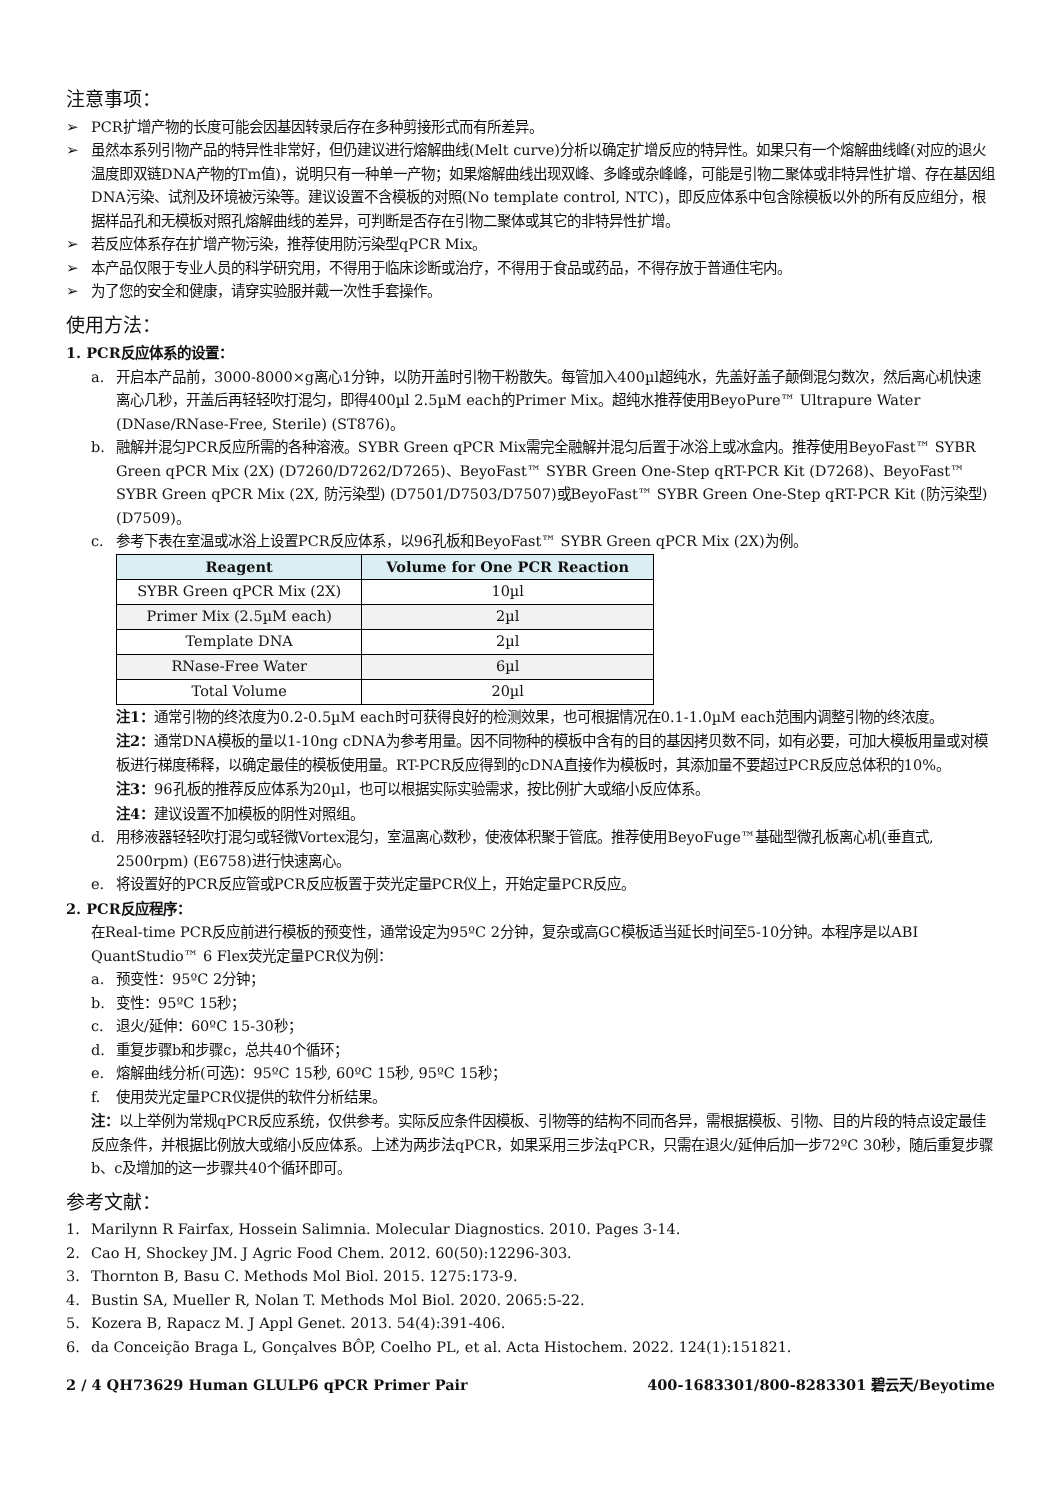注意事项：
➢ PCR扩增产物的长度可能会因基因转录后存在多种剪接形式而有所差异。
➢ 虽然本系列引物产品的特异性非常好，但仍建议进行熔解曲线(Melt curve)分析以确定扩增反应的特异性。如果只有一个熔解曲线峰(对应的退火温度即双链DNA产物的Tm值)，说明只有一种单一产物；如果熔解曲线出现双峰、多峰或杂峰峰，可能是引物二聚体或非特异性扩增、存在基因组DNA污染、试剂及环境被污染等。建议设置不含模板的对照(No template control, NTC)，即反应体系中包含除模板以外的所有反应组分，根据样品孔和无模板对照孔熔解曲线的差异，可判断是否存在引物二聚体或其它的非特异性扩增。
➢ 若反应体系存在扩增产物污染，推荐使用防污染型qPCR Mix。
➢ 本产品仅限于专业人员的科学研究用，不得用于临床诊断或治疗，不得用于食品或药品，不得存放于普通住宅内。
➢ 为了您的安全和健康，请穿实验服并戴一次性手套操作。
使用方法：
1. PCR反应体系的设置：
a. 开启本产品前，3000-8000×g离心1分钟，以防开盖时引物干粉散失。每管加入400µl超纯水，先盖好盖子颠倒混匀数次，然后离心机快速离心几秒，开盖后再轻轻吹打混匀，即得400µl 2.5µM each的Primer Mix。超纯水推荐使用BeyoPure™ Ultrapure Water (DNase/RNase-Free, Sterile) (ST876)。
b. 融解并混匀PCR反应所需的各种溶液。SYBR Green qPCR Mix需完全融解并混匀后置于冰浴上或冰盒内。推荐使用BeyoFast™ SYBR Green qPCR Mix (2X) (D7260/D7262/D7265)、BeyoFast™ SYBR Green One-Step qRT-PCR Kit (D7268)、BeyoFast™ SYBR Green qPCR Mix (2X, 防污染型) (D7501/D7503/D7507)或BeyoFast™ SYBR Green One-Step qRT-PCR Kit (防污染型) (D7509)。
c. 参考下表在室温或冰浴上设置PCR反应体系，以96孔板和BeyoFast™ SYBR Green qPCR Mix (2X)为例。
| Reagent | Volume for One PCR Reaction |
| --- | --- |
| SYBR Green qPCR Mix (2X) | 10µl |
| Primer Mix (2.5µM each) | 2µl |
| Template DNA | 2µl |
| RNase-Free Water | 6µl |
| Total Volume | 20µl |
注1：通常引物的终浓度为0.2-0.5µM each时可获得良好的检测效果，也可根据情况在0.1-1.0µM each范围内调整引物的终浓度。
注2：通常DNA模板的量以1-10ng cDNA为参考用量。因不同物种的模板中含有的目的基因拷贝数不同，如有必要，可加大模板用量或对模板进行梯度稀释，以确定最佳的模板使用量。RT-PCR反应得到的cDNA直接作为模板时，其添加量不要超过PCR反应总体积的10%。
注3：96孔板的推荐反应体系为20µl，也可以根据实际实验需求，按比例扩大或缩小反应体系。
注4：建议设置不加模板的阴性对照组。
d. 用移液器轻轻吹打混匀或轻微Vortex混匀，室温离心数秒，使液体积聚于管底。推荐使用BeyoFuge™基础型微孔板离心机(垂直式, 2500rpm) (E6758)进行快速离心。
e. 将设置好的PCR反应管或PCR反应板置于荧光定量PCR仪上，开始定量PCR反应。
2. PCR反应程序：
在Real-time PCR反应前进行模板的预变性，通常设定为95ºC 2分钟，复杂或高GC模板适当延长时间至5-10分钟。本程序是以ABI QuantStudio™ 6 Flex荧光定量PCR仪为例：
a. 预变性：95ºC 2分钟；
b. 变性：95ºC 15秒；
c. 退火/延伸：60ºC 15-30秒；
d. 重复步骤b和步骤c，总共40个循环；
e. 熔解曲线分析(可选)：95ºC 15秒, 60ºC 15秒, 95ºC 15秒；
f. 使用荧光定量PCR仪提供的软件分析结果。
注：以上举例为常规qPCR反应系统，仅供参考。实际反应条件因模板、引物等的结构不同而各异，需根据模板、引物、目的片段的特点设定最佳反应条件，并根据比例放大或缩小反应体系。上述为两步法qPCR，如果采用三步法qPCR，只需在退火/延伸后加一步72ºC 30秒，随后重复步骤b、c及增加的这一步骤共40个循环即可。
参考文献：
1. Marilynn R Fairfax, Hossein Salimnia. Molecular Diagnostics. 2010. Pages 3-14.
2. Cao H, Shockey JM. J Agric Food Chem. 2012. 60(50):12296-303.
3. Thornton B, Basu C. Methods Mol Biol. 2015. 1275:173-9.
4. Bustin SA, Mueller R, Nolan T. Methods Mol Biol. 2020. 2065:5-22.
5. Kozera B, Rapacz M. J Appl Genet. 2013. 54(4):391-406.
6. da Conceição Braga L, Gonçalves BÔP, Coelho PL, et al. Acta Histochem. 2022. 124(1):151821.
2 / 4 QH73629 Human GLULP6 qPCR Primer Pair 400-1683301/800-8283301 碧云天/Beyotime